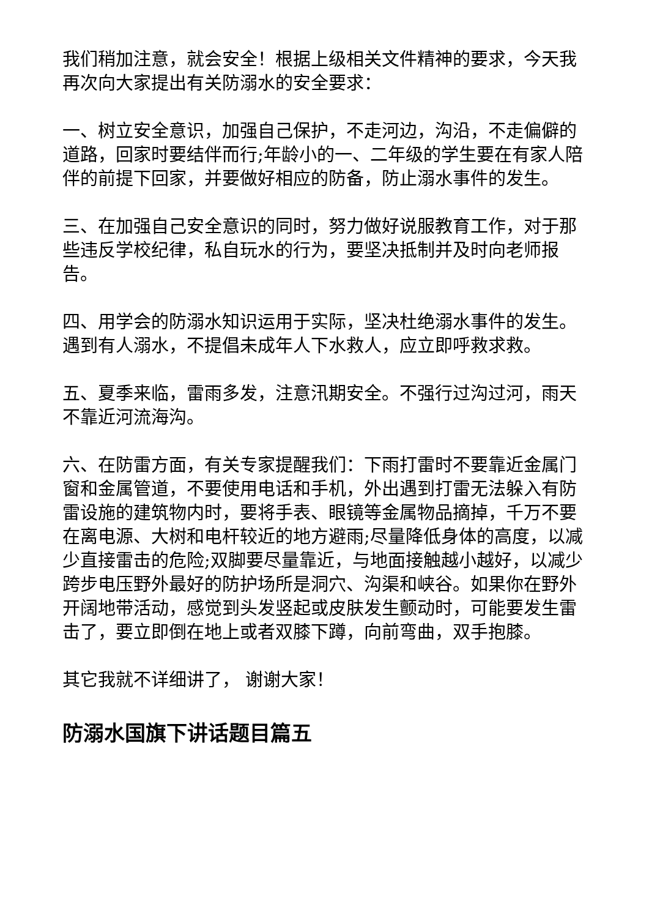我们稍加注意，就会安全！根据上级相关文件精神的要求，今天我再次向大家提出有关防溺水的安全要求：
一、树立安全意识，加强自己保护，不走河边，沟沿，不走偏僻的道路，回家时要结伴而行;年龄小的一、二年级的学生要在有家人陪伴的前提下回家，并要做好相应的防备，防止溺水事件的发生。
三、在加强自己安全意识的同时，努力做好说服教育工作，对于那些违反学校纪律，私自玩水的行为，要坚决抵制并及时向老师报告。
四、用学会的防溺水知识运用于实际，坚决杜绝溺水事件的发生。遇到有人溺水，不提倡未成年人下水救人，应立即呼救求救。
五、夏季来临，雷雨多发，注意汛期安全。不强行过沟过河，雨天不靠近河流海沟。
六、在防雷方面，有关专家提醒我们：下雨打雷时不要靠近金属门窗和金属管道，不要使用电话和手机，外出遇到打雷无法躲入有防雷设施的建筑物内时，要将手表、眼镜等金属物品摘掉，千万不要在离电源、大树和电杆较近的地方避雨;尽量降低身体的高度，以减少直接雷击的危险;双脚要尽量靠近，与地面接触越小越好，以减少跨步电压野外最好的防护场所是洞穴、沟渠和峡谷。如果你在野外开阔地带活动，感觉到头发竖起或皮肤发生颤动时，可能要发生雷击了，要立即倒在地上或者双膝下蹲，向前弯曲，双手抱膝。
其它我就不详细讲了， 谢谢大家！
防溺水国旗下讲话题目篇五